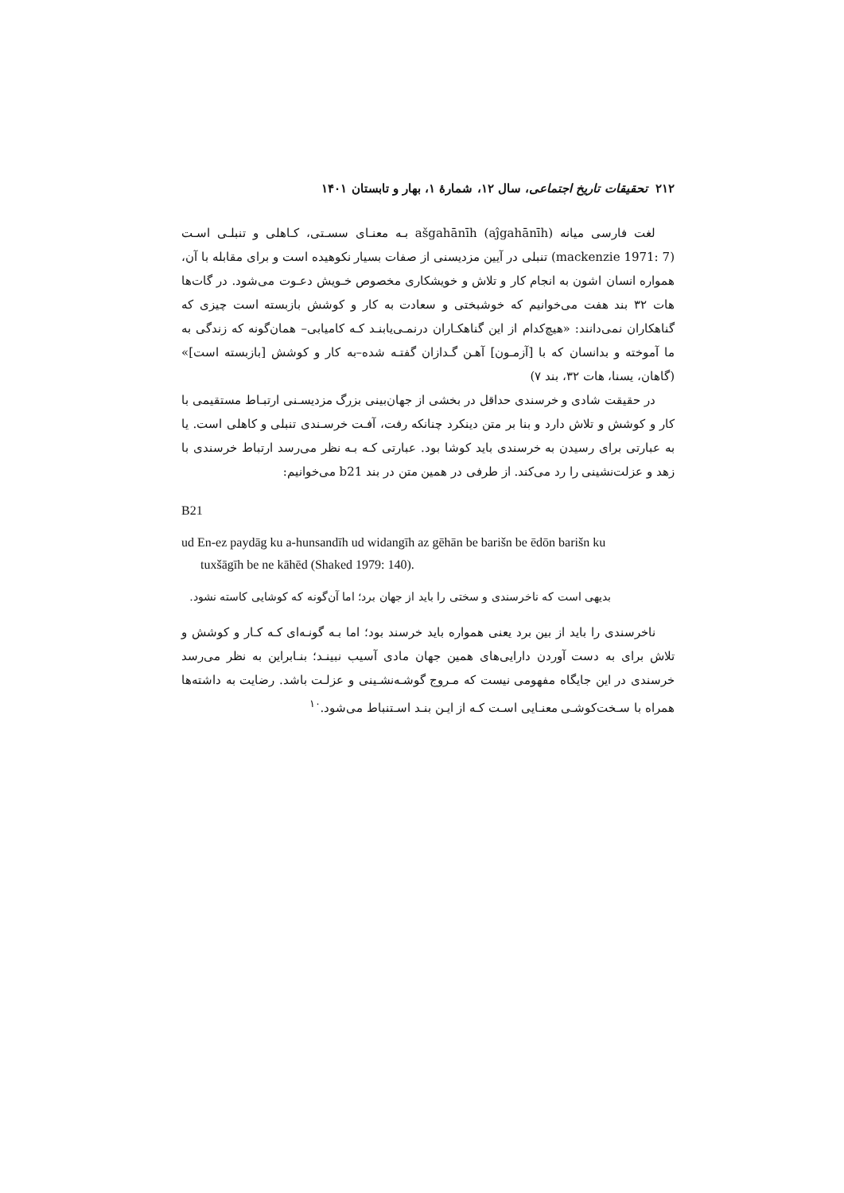۲۱۲ تحقیقات تاریخ اجتماعی، سال ۱۲، شمارهٔ ۱، بهار و تابستان ۱۴۰۱
لغت فارسی میانه ašgahānīh (aĵgahānīh) بـه معنـای سسـتی، کـاهلی و تنبلـی اسـت (mackenzie 1971: 7) تنبلی در آیین مزدیسنی از صفات بسیار نکوهیده است و برای مقابله با آن، همواره انسان اشون به انجام کار و تلاش و خویشکاری مخصوص خـویش دعـوت می‌شود. در گات‌ها هات ۳۲ بند هفت می‌خوانیم که خوشبختی و سعادت به کار و کوشش بازبسته است چیزی که گناهکاران نمی‌دانند: «هیچ‌کدام از این گناهکـاران درنمـی‌یابنـد کـه کامیابی– همان‌گونه که زندگی به ما آموخته و بدانسان که با [آزمـون] آهـن گـدازان گفتـه شده–به کار و کوشش [بازبسته است]» (گاهان، یسنا، هات ۳۲، بند ۷)
در حقیقت شادی و خرسندی حداقل در بخشی از جهان‌بینی بزرگ مزدیسـنی ارتبـاط مستقیمی با کار و کوشش و تلاش دارد و بنا بر متن دینکرد چنانکه رفت، آفـت خرسـندی تنبلی و کاهلی است. یا به عبارتی برای رسیدن به خرسندی باید کوشا بود. عبارتی کـه بـه نظر می‌رسد ارتباط خرسندی با زهد و عزلت‌نشینی را رد می‌کند. از طرفی در همین متن در بند b21 می‌خوانیم:
B21
ud En-ez paydāg ku a-hunsandīh ud widangīh az gēhān be barišn be ēdōn barišn ku
tuxšāgīh be ne kāhēd (Shaked 1979: 140).
بدیهی است که ناخرسندی و سختی را باید از جهان برد؛ اما آن‌گونه که کوشایی کاسته نشود.
ناخرسندی را باید از بین برد یعنی همواره باید خرسند بود؛ اما بـه گونـه‌ای کـه کـار و کوشش و تلاش برای به دست آوردن دارایی‌های همین جهان مادی آسیب نبینـد؛ بنـابراین به نظر می‌رسد خرسندی در این جایگاه مفهومی نیست که مـروج گوشـه‌نشـینی و عزلـت باشد. رضایت به داشته‌ها همراه با سـخت‌کوشـی معنـایی اسـت کـه از ایـن بنـد اسـتنباط می‌شود.<sup>۱۰</sup>